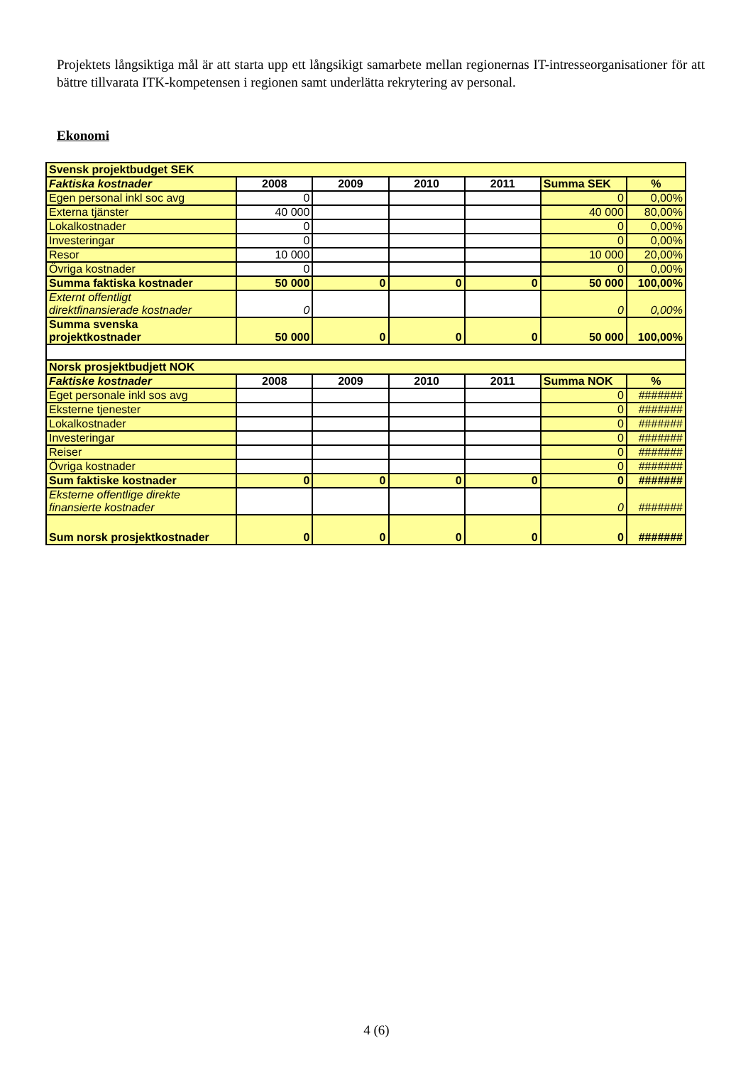Projektets långsiktiga mål är att starta upp ett långsikigt samarbete mellan regionernas IT-intresseorganisationer för att bättre tillvarata ITK-kompetensen i regionen samt underlätta rekrytering av personal.
Ekonomi
| Svensk projektbudget SEK | | | | | | |
| Faktiska kostnader | 2008 | 2009 | 2010 | 2011 | Summa SEK | % |
| Egen personal inkl soc avg | 0 | | | | 0 | 0,00% |
| Externa tjänster | 40 000 | | | | 40 000 | 80,00% |
| Lokalkostnader | 0 | | | | 0 | 0,00% |
| Investeringar | 0 | | | | 0 | 0,00% |
| Resor | 10 000 | | | | 10 000 | 20,00% |
| Övriga kostnader | 0 | | | | 0 | 0,00% |
| Summa faktiska kostnader | 50 000 | 0 | 0 | 0 | 50 000 | 100,00% |
| Externt offentligt direktfinansierade kostnader | 0 | | | | 0 | 0,00% |
| Summa svenska projektkostnader | 50 000 | 0 | 0 | 0 | 50 000 | 100,00% |
| Norsk prosjektbudjett NOK | | | | | | |
| Faktiske kostnader | 2008 | 2009 | 2010 | 2011 | Summa NOK | % |
| Eget personale inkl sos avg | | | | | 0 | ####### |
| Eksterne tjenester | | | | | 0 | ####### |
| Lokalkostnader | | | | | 0 | ####### |
| Investeringar | | | | | 0 | ####### |
| Reiser | | | | | 0 | ####### |
| Övriga kostnader | | | | | 0 | ####### |
| Sum faktiske kostnader | 0 | 0 | 0 | 0 | 0 | ####### |
| Eksterne offentlige direkte finansierte kostnader | | | | | 0 | ####### |
| Sum norsk prosjektkostnader | 0 | 0 | 0 | 0 | 0 | ####### |
4 (6)